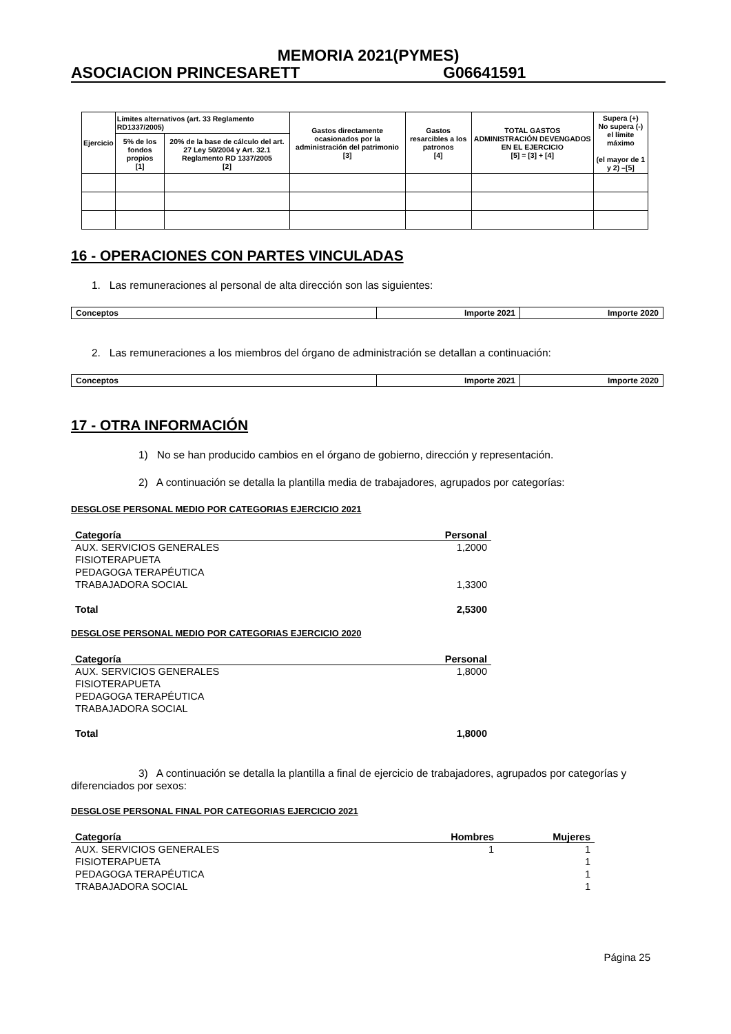MEMORIA 2021(PYMES)
ASOCIACION PRINCESARETT G06641591
| Ejercicio | Límites alternativos (art. 33 Reglamento RD1337/2005) | | Gastos directamente ocasionados por la administración del patrimonio [3] | Gastos resarcibles a los patronos [4] | TOTAL GASTOS ADMINISTRACIÓN DEVENGADOS EN EL EJERCICIO [5] = [3] + [4] | Supera (+) No supera (-) el límite máximo (el mayor de 1 y 2) –[5] |
| | 5% de los fondos propios [1] | 20% de la base de cálculo del art. 27 Ley 50/2004 y Art. 32.1 Reglamento RD 1337/2005 [2] | | | | |
16 - OPERACIONES CON PARTES VINCULADAS
1. Las remuneraciones al personal de alta dirección son las siguientes:
| Conceptos | Importe 2021 | Importe 2020 |
2. Las remuneraciones a los miembros del órgano de administración se detallan a continuación:
| Conceptos | Importe 2021 | Importe 2020 |
17 - OTRA INFORMACIÓN
1) No se han producido cambios en el órgano de gobierno, dirección y representación.
2) A continuación se detalla la plantilla media de trabajadores, agrupados por categorías:
DESGLOSE PERSONAL MEDIO POR CATEGORIAS EJERCICIO 2021
| Categoría | Personal |
| --- | --- |
| AUX. SERVICIOS GENERALES | 1,2000 |
| FISIOTERAPUETA | |
| PEDAGOGA TERAPÉUTICA | |
| TRABAJADORA SOCIAL | 1,3300 |
| Total | 2,5300 |
DESGLOSE PERSONAL MEDIO POR CATEGORIAS EJERCICIO 2020
| Categoría | Personal |
| --- | --- |
| AUX. SERVICIOS GENERALES | 1,8000 |
| FISIOTERAPUETA | |
| PEDAGOGA TERAPÉUTICA | |
| TRABAJADORA SOCIAL | |
| Total | 1,8000 |
3) A continuación se detalla la plantilla a final de ejercicio de trabajadores, agrupados por categorías y diferenciados por sexos:
DESGLOSE PERSONAL FINAL POR CATEGORIAS EJERCICIO 2021
| Categoría | Hombres | Mujeres |
| --- | --- | --- |
| AUX. SERVICIOS GENERALES | 1 | 1 |
| FISIOTERAPUETA | | 1 |
| PEDAGOGA TERAPÉUTICA | | 1 |
| TRABAJADORA SOCIAL | | 1 |
Página 25